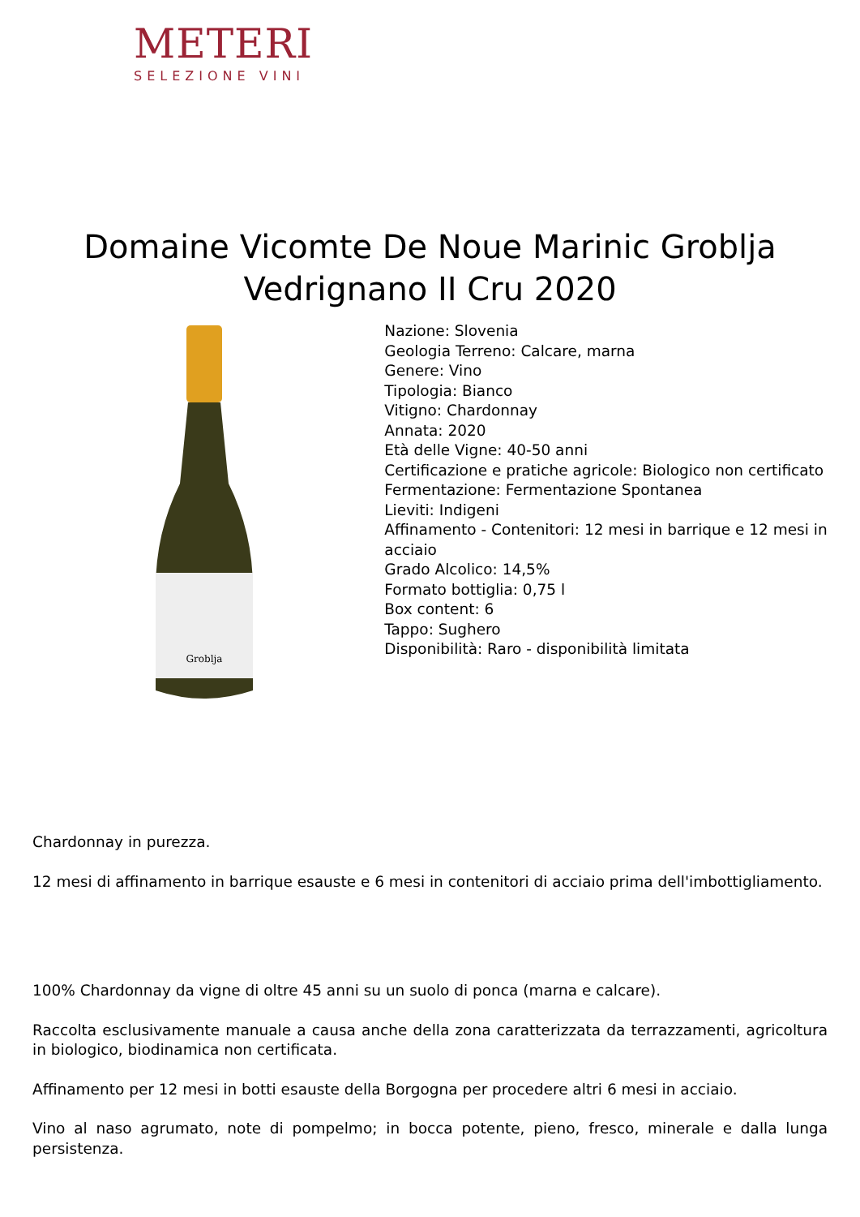METERI
SELEZIONE VINI
Domaine Vicomte De Noue Marinic Groblja Vedrignano II Cru 2020
Groblja
Nazione: Slovenia
Geologia Terreno: Calcare, marna
Genere: Vino
Tipologia: Bianco
Vitigno: Chardonnay
Annata: 2020
Età delle Vigne: 40-50 anni
Certificazione e pratiche agricole: Biologico non certificato
Fermentazione: Fermentazione Spontanea
Lieviti: Indigeni
Affinamento - Contenitori: 12 mesi in barrique e 12 mesi in acciaio
Grado Alcolico: 14,5%
Formato bottiglia: 0,75 l
Box content: 6
Tappo: Sughero
Disponibilità: Raro - disponibilità limitata
Chardonnay in purezza.
12 mesi di affinamento in barrique esauste e 6 mesi in contenitori di acciaio prima dell'imbottigliamento.
100% Chardonnay da vigne di oltre 45 anni su un suolo di ponca (marna e calcare).
Raccolta esclusivamente manuale a causa anche della zona caratterizzata da terrazzamenti, agricoltura in biologico, biodinamica non certificata.
Affinamento per 12 mesi in botti esauste della Borgogna per procedere altri 6 mesi in acciaio.
Vino al naso agrumato, note di pompelmo; in bocca potente, pieno, fresco, minerale e dalla lunga persistenza.